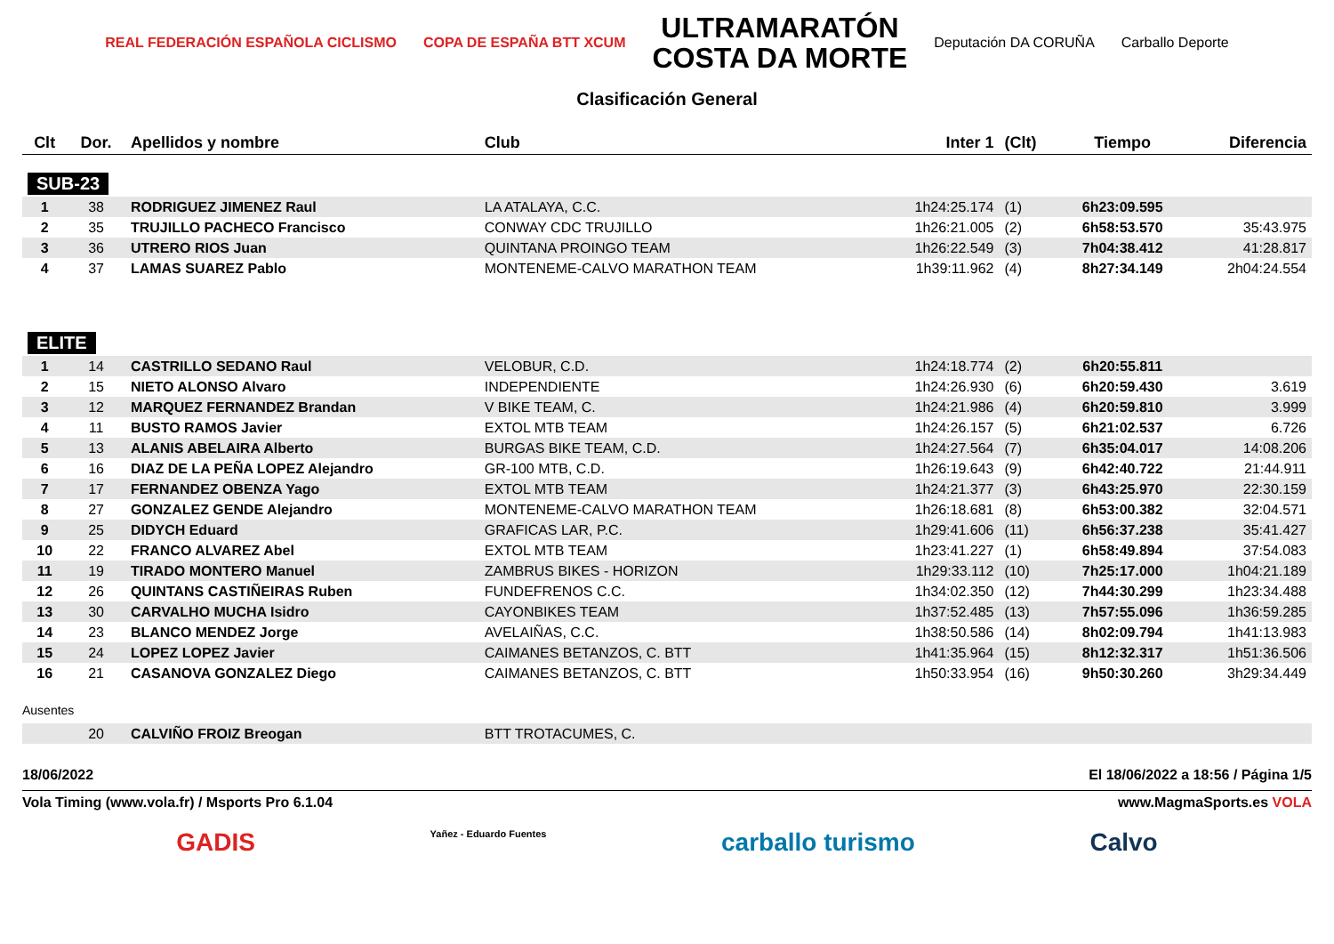REAL FEDERACIÓN ESPAÑOLA CICLISMO COPA DE ESPAÑA BTT XCUM
ULTRAMARATÓN
COSTA DA MORTE
Deputación DA CORUÑA Carballo Deporte
Clasificación General
| Clt | Dor. | Apellidos y nombre | Club | Inter 1 | (Clt) | Tiempo | Diferencia |
| --- | --- | --- | --- | --- | --- | --- | --- |
| SUB-23 | | | | | | | |
| 1 | 38 | RODRIGUEZ JIMENEZ Raul | LA ATALAYA, C.C. | 1h24:25.174 | (1) | 6h23:09.595 | |
| 2 | 35 | TRUJILLO PACHECO Francisco | CONWAY CDC TRUJILLO | 1h26:21.005 | (2) | 6h58:53.570 | 35:43.975 |
| 3 | 36 | UTRERO RIOS Juan | QUINTANA PROINGO TEAM | 1h26:22.549 | (3) | 7h04:38.412 | 41:28.817 |
| 4 | 37 | LAMAS SUAREZ Pablo | MONTENEME-CALVO MARATHON TEAM | 1h39:11.962 | (4) | 8h27:34.149 | 2h04:24.554 |
| ELITE | | | | | | | |
| 1 | 14 | CASTRILLO SEDANO Raul | VELOBUR, C.D. | 1h24:18.774 | (2) | 6h20:55.811 | |
| 2 | 15 | NIETO ALONSO Alvaro | INDEPENDIENTE | 1h24:26.930 | (6) | 6h20:59.430 | 3.619 |
| 3 | 12 | MARQUEZ FERNANDEZ Brandan | V BIKE TEAM, C. | 1h24:21.986 | (4) | 6h20:59.810 | 3.999 |
| 4 | 11 | BUSTO RAMOS Javier | EXTOL MTB TEAM | 1h24:26.157 | (5) | 6h21:02.537 | 6.726 |
| 5 | 13 | ALANIS ABELAIRA Alberto | BURGAS BIKE TEAM, C.D. | 1h24:27.564 | (7) | 6h35:04.017 | 14:08.206 |
| 6 | 16 | DIAZ DE LA PEÑA LOPEZ Alejandro | GR-100 MTB, C.D. | 1h26:19.643 | (9) | 6h42:40.722 | 21:44.911 |
| 7 | 17 | FERNANDEZ OBENZA Yago | EXTOL MTB TEAM | 1h24:21.377 | (3) | 6h43:25.970 | 22:30.159 |
| 8 | 27 | GONZALEZ GENDE Alejandro | MONTENEME-CALVO MARATHON TEAM | 1h26:18.681 | (8) | 6h53:00.382 | 32:04.571 |
| 9 | 25 | DIDYCH Eduard | GRAFICAS LAR, P.C. | 1h29:41.606 | (11) | 6h56:37.238 | 35:41.427 |
| 10 | 22 | FRANCO ALVAREZ Abel | EXTOL MTB TEAM | 1h23:41.227 | (1) | 6h58:49.894 | 37:54.083 |
| 11 | 19 | TIRADO MONTERO Manuel | ZAMBRUS BIKES - HORIZON | 1h29:33.112 | (10) | 7h25:17.000 | 1h04:21.189 |
| 12 | 26 | QUINTANS CASTIÑEIRAS Ruben | FUNDEFRENOS C.C. | 1h34:02.350 | (12) | 7h44:30.299 | 1h23:34.488 |
| 13 | 30 | CARVALHO MUCHA Isidro | CAYONBIKES TEAM | 1h37:52.485 | (13) | 7h57:55.096 | 1h36:59.285 |
| 14 | 23 | BLANCO MENDEZ Jorge | AVELAIÑAS, C.C. | 1h38:50.586 | (14) | 8h02:09.794 | 1h41:13.983 |
| 15 | 24 | LOPEZ LOPEZ Javier | CAIMANES BETANZOS, C. BTT | 1h41:35.964 | (15) | 8h12:32.317 | 1h51:36.506 |
| 16 | 21 | CASANOVA GONZALEZ Diego | CAIMANES BETANZOS, C. BTT | 1h50:33.954 | (16) | 9h50:30.260 | 3h29:34.449 |
| Ausentes | | | | | | | |
| | 20 | CALVIÑO FROIZ Breogan | BTT TROTACUMES, C. | | | | |
18/06/2022 El 18/06/2022 a 18:56 / Página 1/5
Vola Timing (www.vola.fr) / Msports Pro 6.1.04 www.MagmaSports.es VOLA
GADIS Yañez - Eduardo Fuentes carballo turismo Calvo